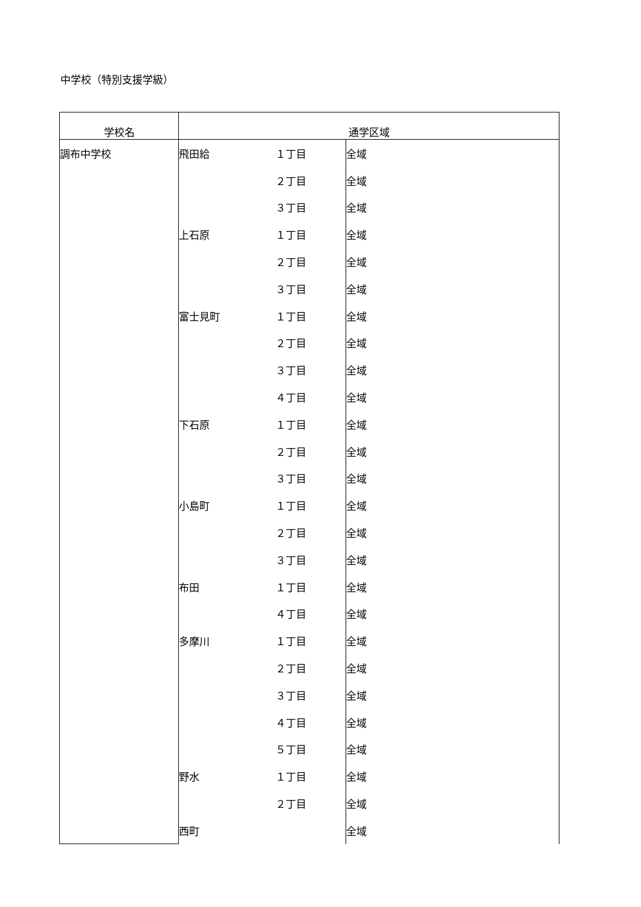中学校（特別支援学級）
| 学校名 | 通学区域 | | |
| --- | --- | --- | --- |
| 調布中学校 | 飛田給 | １丁目 | 全域 |
| | | ２丁目 | 全域 |
| | | ３丁目 | 全域 |
| | 上石原 | １丁目 | 全域 |
| | | ２丁目 | 全域 |
| | | ３丁目 | 全域 |
| | 富士見町 | １丁目 | 全域 |
| | | ２丁目 | 全域 |
| | | ３丁目 | 全域 |
| | | ４丁目 | 全域 |
| | 下石原 | １丁目 | 全域 |
| | | ２丁目 | 全域 |
| | | ３丁目 | 全域 |
| | 小島町 | １丁目 | 全域 |
| | | ２丁目 | 全域 |
| | | ３丁目 | 全域 |
| | 布田 | １丁目 | 全域 |
| | | ４丁目 | 全域 |
| | 多摩川 | １丁目 | 全域 |
| | | ２丁目 | 全域 |
| | | ３丁目 | 全域 |
| | | ４丁目 | 全域 |
| | | ５丁目 | 全域 |
| | 野水 | １丁目 | 全域 |
| | | ２丁目 | 全域 |
| | 西町 | | 全域 |